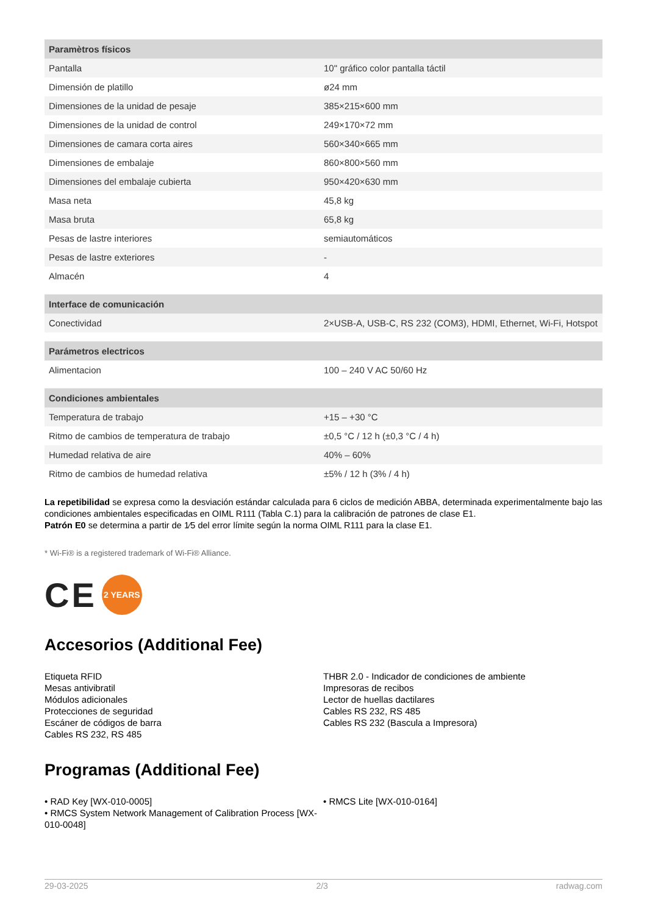| Paramètros físicos | |
| --- | --- |
| Pantalla | 10" gráfico color pantalla táctil |
| Dimensión de platillo | ø24 mm |
| Dimensiones de la unidad de pesaje | 385×215×600 mm |
| Dimensiones de la unidad de control | 249×170×72 mm |
| Dimensiones de camara corta aires | 560×340×665 mm |
| Dimensiones de embalaje | 860×800×560 mm |
| Dimensiones del embalaje cubierta | 950×420×630 mm |
| Masa neta | 45,8 kg |
| Masa bruta | 65,8 kg |
| Pesas de lastre interiores | semiautomáticos |
| Pesas de lastre exteriores | - |
| Almacén | 4 |
| Interface de comunicación | |
| --- | --- |
| Conectividad | 2×USB-A, USB-C, RS 232 (COM3), HDMI, Ethernet, Wi-Fi, Hotspot |
| Parámetros electricos | |
| --- | --- |
| Alimentacion | 100 – 240 V AC 50/60 Hz |
| Condiciones ambientales | |
| --- | --- |
| Temperatura de trabajo | +15 – +30 °C |
| Ritmo de cambios de temperatura de trabajo | ±0,5 °C / 12 h (±0,3 °C / 4 h) |
| Humedad relativa de aire | 40% – 60% |
| Ritmo de cambios de humedad relativa | ±5% / 12 h (3% / 4 h) |
La repetibilidad se expresa como la desviación estándar calculada para 6 ciclos de medición ABBA, determinada experimentalmente bajo las condiciones ambientales especificadas en OIML R111 (Tabla C.1) para la calibración de patrones de clase E1.
Patrón E0 se determina a partir de 1⁄5 del error límite según la norma OIML R111 para la clase E1.
* Wi-Fi® is a registered trademark of Wi-Fi® Alliance.
CE 2 YEARS
Accesorios (Additional Fee)
Etiqueta RFID
Mesas antivibratil
Módulos adicionales
Protecciones de seguridad
Escáner de códigos de barra
Cables RS 232, RS 485
THBR 2.0 - Indicador de condiciones de ambiente
Impresoras de recibos
Lector de huellas dactilares
Cables RS 232, RS 485
Cables RS 232 (Bascula a Impresora)
Programas (Additional Fee)
• RAD Key [WX-010-0005]
• RMCS System Network Management of Calibration Process [WX-010-0048]
• RMCS Lite [WX-010-0164]
29-03-2025 2/3 radwag.com